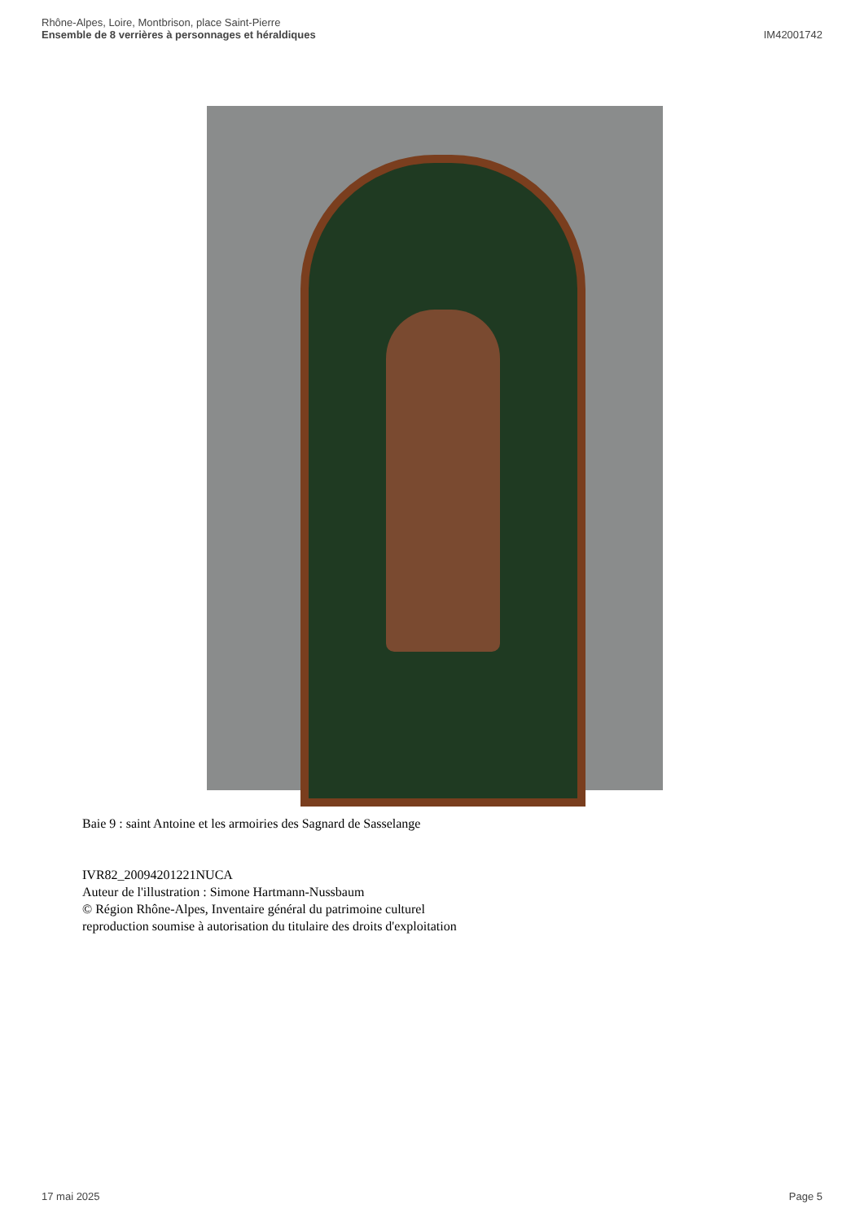Rhône-Alpes, Loire, Montbrison, place Saint-Pierre
Ensemble de 8 verrières à personnages et héraldiques
IM42001742
Baie 9 : saint Antoine et les armoiries des Sagnard de Sasselange
IVR82_20094201221NUCA
Auteur de l'illustration : Simone Hartmann-Nussbaum
© Région Rhône-Alpes, Inventaire général du patrimoine culturel
reproduction soumise à autorisation du titulaire des droits d'exploitation
17 mai 2025 Page 5